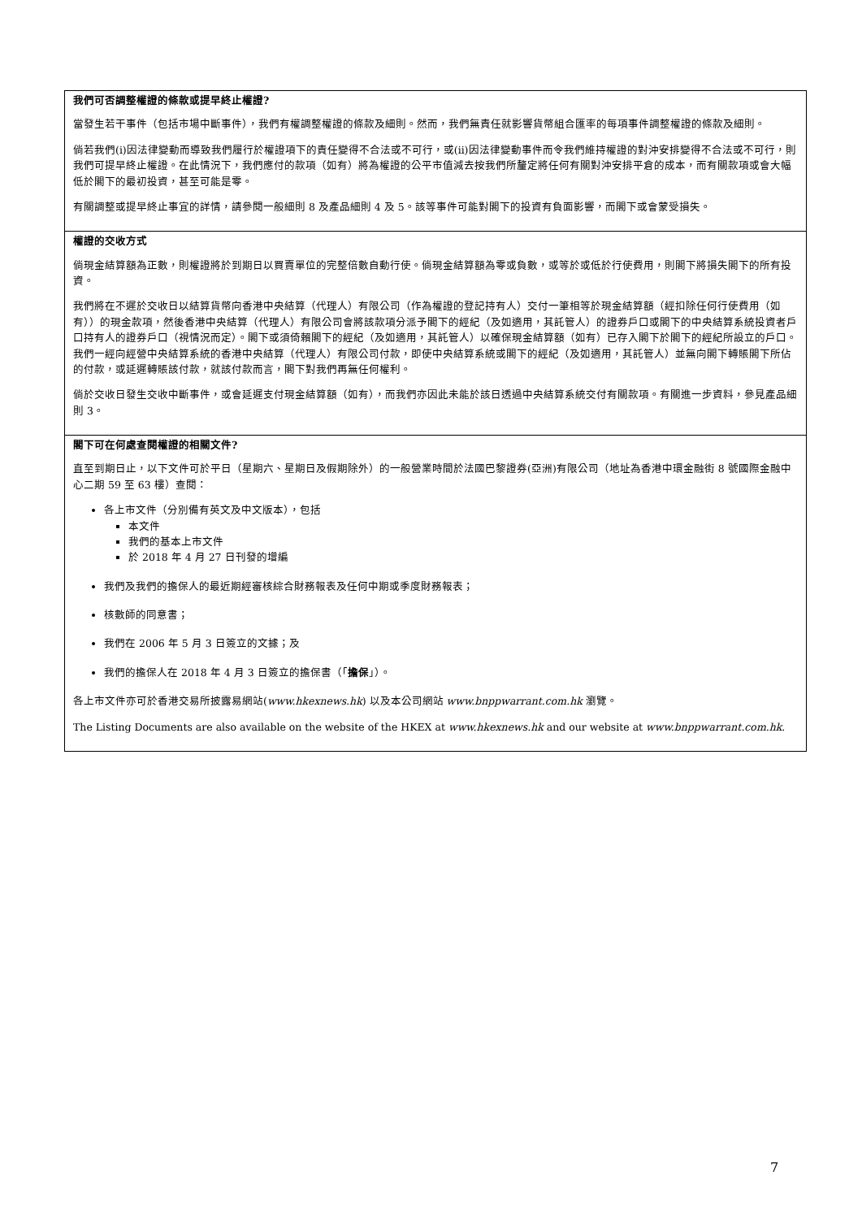我們可否調整權證的條款或提早終止權證?
當發生若干事件（包括市場中斷事件），我們有權調整權證的條款及細則。然而，我們無責任就影響貨幣組合匯率的每項事件調整權證的條款及細則。
倘若我們(i)因法律變動而導致我們履行於權證項下的責任變得不合法或不可行，或(ii)因法律變動事件而令我們維持權證的對沖安排變得不合法或不可行，則我們可提早終止權證。在此情況下，我們應付的款項（如有）將為權證的公平市值減去按我們所釐定將任何有關對沖安排平倉的成本，而有關款項或會大幅低於閣下的最初投資，甚至可能是零。
有關調整或提早終止事宜的詳情，請參閱一般細則 8 及產品細則 4 及 5。該等事件可能對閣下的投資有負面影響，而閣下或會蒙受損失。
權證的交收方式
倘現金結算額為正數，則權證將於到期日以買賣單位的完整倍數自動行使。倘現金結算額為零或負數，或等於或低於行使費用，則閣下將損失閣下的所有投資。
我們將在不遲於交收日以結算貨幣向香港中央結算（代理人）有限公司（作為權證的登記持有人）交付一筆相等於現金結算額（經扣除任何行使費用（如有））的現金款項，然後香港中央結算（代理人）有限公司會將該款項分派予閣下的經紀（及如適用，其託管人）的證券戶口或閣下的中央結算系統投資者戶口持有人的證券戶口（視情況而定）。閣下或須倚賴閣下的經紀（及如適用，其託管人）以確保現金結算額（如有）已存入閣下於閣下的經紀所設立的戶口。我們一經向經營中央結算系統的香港中央結算（代理人）有限公司付款，即使中央結算系統或閣下的經紀（及如適用，其託管人）並無向閣下轉賬閣下所佔的付款，或延遲轉賬該付款，就該付款而言，閣下對我們再無任何權利。
倘於交收日發生交收中斷事件，或會延遲支付現金結算額（如有），而我們亦因此未能於該日透過中央結算系統交付有關款項。有關進一步資料，參見產品細則 3。
閣下可在何處查閱權證的相關文件?
直至到期日止，以下文件可於平日（星期六、星期日及假期除外）的一般營業時間於法國巴黎證券(亞洲)有限公司（地址為香港中環金融街 8 號國際金融中心二期 59 至 63 樓）查閱：
各上市文件（分別備有英文及中文版本），包括
本文件
我們的基本上市文件
於 2018 年 4 月 27 日刊發的增編
我們及我們的擔保人的最近期經審核綜合財務報表及任何中期或季度財務報表；
核數師的同意書；
我們在 2006 年 5 月 3 日簽立的文據；及
我們的擔保人在 2018 年 4 月 3 日簽立的擔保書（「擔保」）。
各上市文件亦可於香港交易所披露易網站(www.hkexnews.hk) 以及本公司網站 www.bnppwarrant.com.hk 瀏覽。
The Listing Documents are also available on the website of the HKEX at www.hkexnews.hk and our website at www.bnppwarrant.com.hk.
7